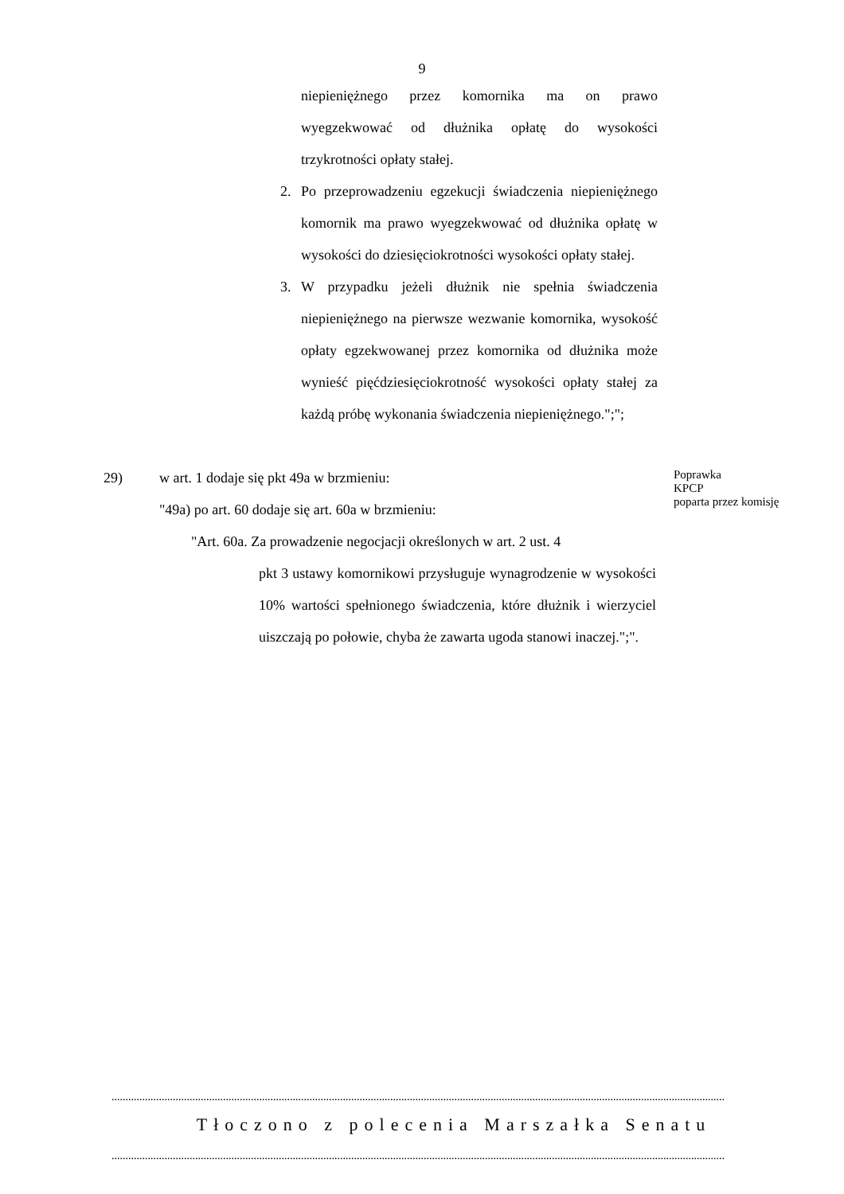9
niepieniężnego przez komornika ma on prawo wyegzekwować od dłużnika opłatę do wysokości trzykrotności opłaty stałej.
2. Po przeprowadzeniu egzekucji świadczenia niepieniężnego komornik ma prawo wyegzekwować od dłużnika opłatę w wysokości do dziesięciokrotności wysokości opłaty stałej.
3. W przypadku jeżeli dłużnik nie spełnia świadczenia niepieniężnego na pierwsze wezwanie komornika, wysokość opłaty egzekwowanej przez komornika od dłużnika może wynieść pięćdziesięciokrotność wysokości opłaty stałej za każdą próbę wykonania świadczenia niepieniężnego.";";
29) w art. 1 dodaje się pkt 49a w brzmieniu:
"49a) po art. 60 dodaje się art. 60a w brzmieniu:
"Art. 60a. Za prowadzenie negocjacji określonych w art. 2 ust. 4
pkt 3 ustawy komornikowi przysługuje wynagrodzenie w wysokości 10% wartości spełnionego świadczenia, które dłużnik i wierzyciel uiszczają po połowie, chyba że zawarta ugoda stanowi inaczej.";".
Poprawka
KPCP
poparta przez komisję
............................................................................................................................................................................................................................
Tłoczono z polecenia Marszałka Senatu
............................................................................................................................................................................................................................